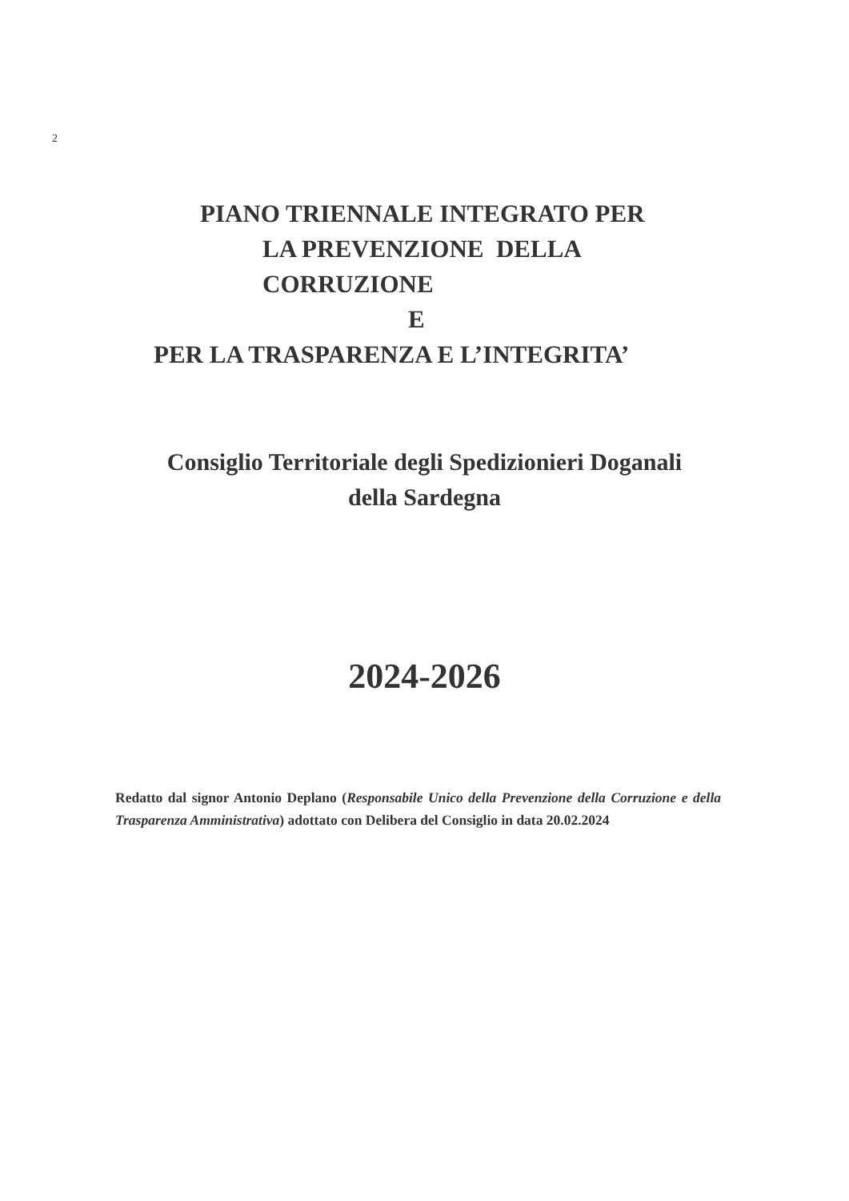2
PIANO TRIENNALE INTEGRATO PER
LA PREVENZIONE DELLA
CORRUZIONE
E
PER LA TRASPARENZA E L’INTEGRITA’
Consiglio Territoriale degli Spedizionieri Doganali
della Sardegna
2024-2026
Redatto dal signor Antonio Deplano (Responsabile Unico della Prevenzione della Corruzione e della Trasparenza Amministrativa) adottato con Delibera del Consiglio in data 20.02.2024